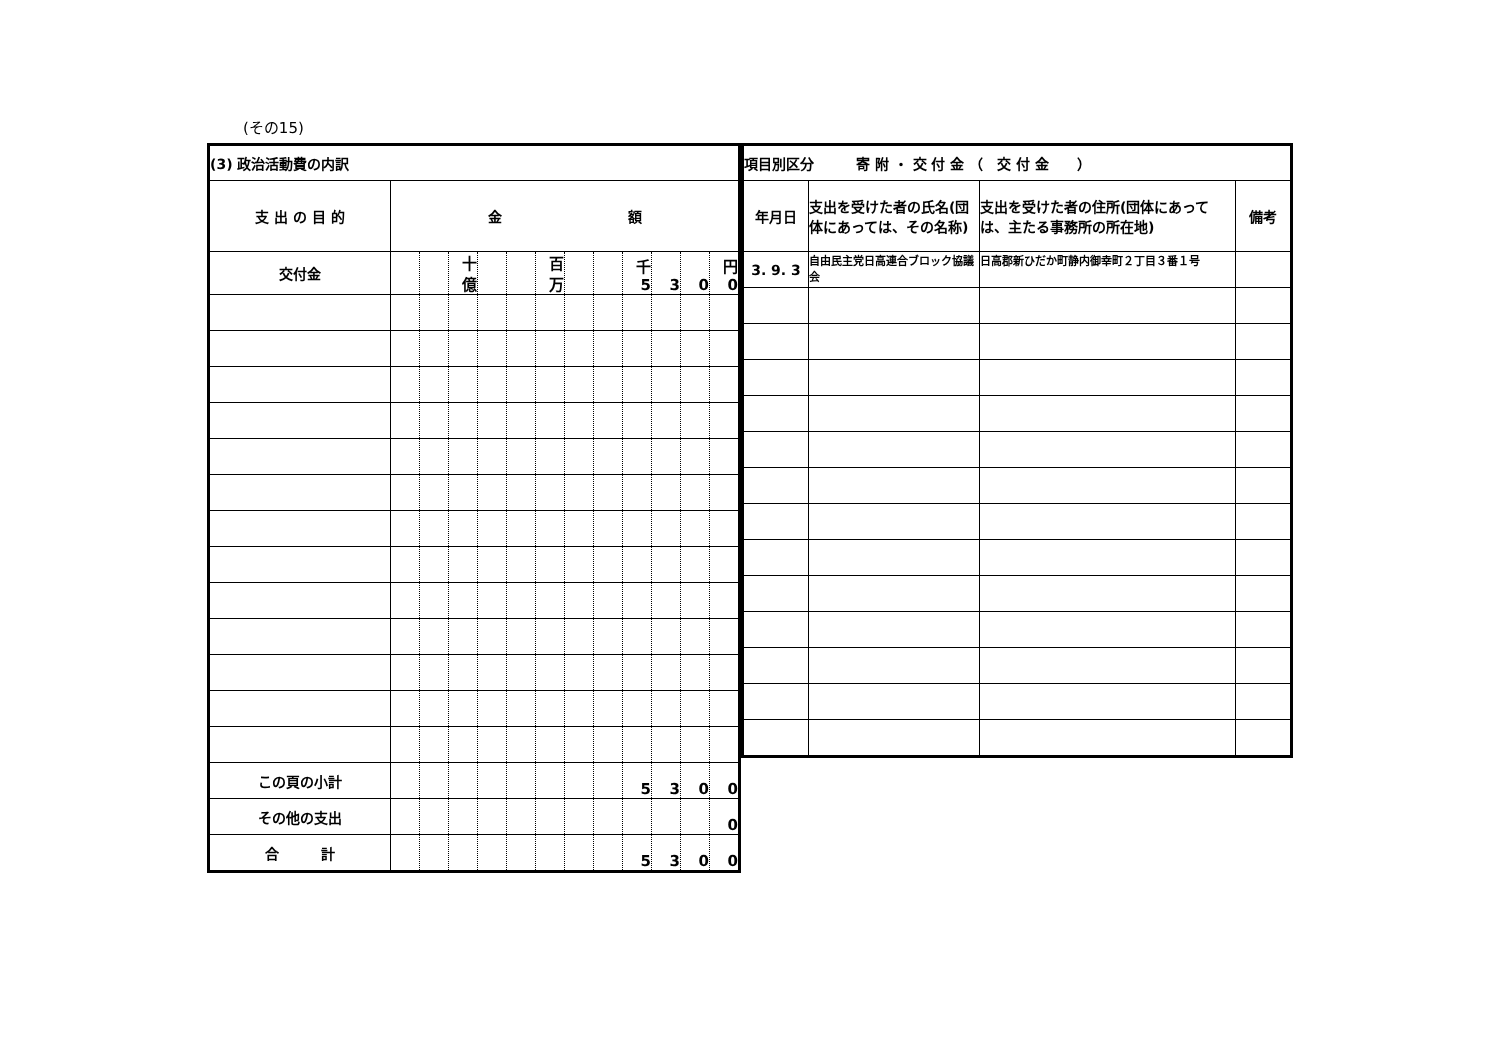(その15)
| (3) 政治活動費の内訳 | | | | | | | | | | | | |
| --- | --- | --- | --- | --- | --- | --- | --- | --- | --- | --- | --- | --- |
| 支 出 の 目 的 | 金 額 | | | | | | | | | | | |
| 交付金 | | | 十億 | | | 百万 | | | 千 5 | 3 | 0 | 円 0 |
| この頁の小計 | | | | | | | | | 5 | 3 | 0 | 0 |
| その他の支出 | | | | | | | | | | | | 0 |
| 合 計 | | | | | | | | | 5 | 3 | 0 | 0 |
| 項目別区分 寄 附 ・ 交 付 金 （ 交 付 金 ） | | | |
| --- | --- | --- | --- |
| 年月日 | 支出を受けた者の氏名(団体にあっては、その名称) | 支出を受けた者の住所(団体にあっては、主たる事務所の所在地) | 備考 |
| 3. 9. 3 | 自由民主党日高連合ブロック協議会 | 日高郡新ひだか町静内御幸町２丁目３番１号 | |